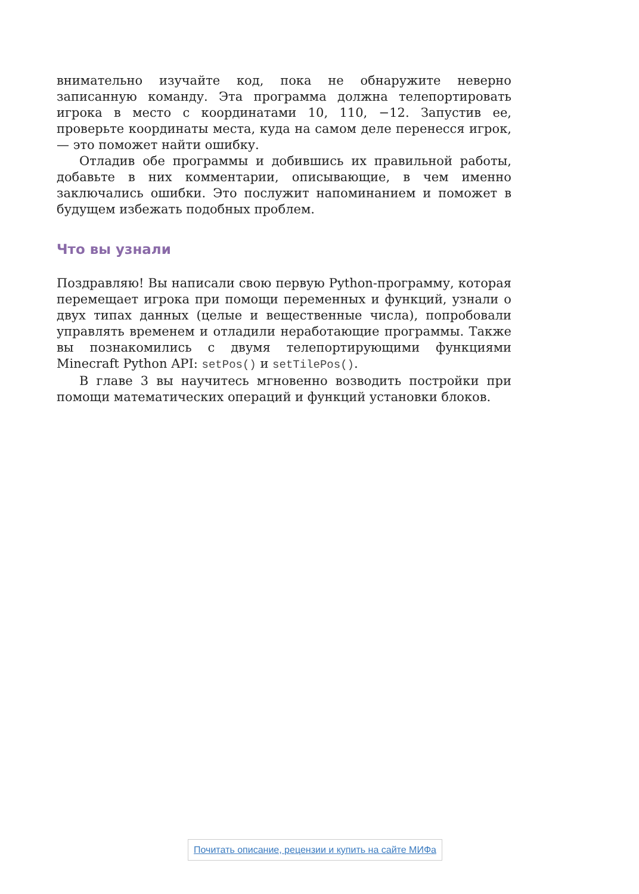внимательно изучайте код, пока не обнаружите неверно записанную команду. Эта программа должна телепортировать игрока в место с координатами 10, 110, −12. Запустив ее, проверьте координаты места, куда на самом деле перенесся игрок, — это поможет найти ошибку.
Отладив обе программы и добившись их правильной работы, добавьте в них комментарии, описывающие, в чем именно заключались ошибки. Это послужит напоминанием и поможет в будущем избежать подобных проблем.
Что вы узнали
Поздравляю! Вы написали свою первую Python-программу, которая перемещает игрока при помощи переменных и функций, узнали о двух типах данных (целые и вещественные числа), попробовали управлять временем и отладили неработающие программы. Также вы познакомились с двумя телепортирующими функциями Minecraft Python API: setPos() и setTilePos().
В главе 3 вы научитесь мгновенно возводить постройки при помощи математических операций и функций установки блоков.
Почитать описание, рецензии и купить на сайте МИФа